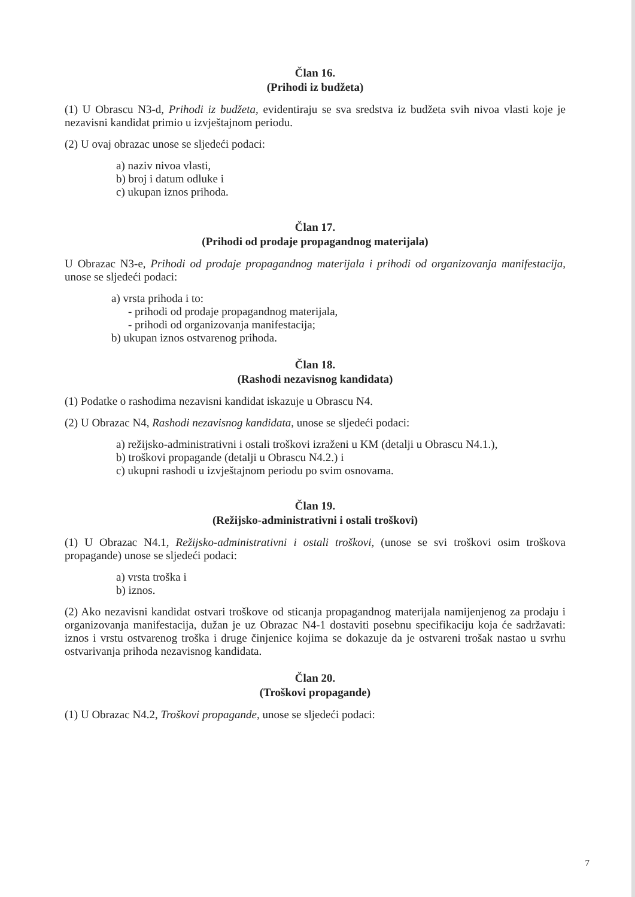Član 16.
(Prihodi iz budžeta)
(1) U Obrascu N3-d, Prihodi iz budžeta, evidentiraju se sva sredstva iz budžeta svih nivoa vlasti koje je nezavisni kandidat primio u izvještajnom periodu.
(2) U ovaj obrazac unose se sljedeći podaci:
a) naziv nivoa vlasti,
b) broj i datum odluke i
c) ukupan iznos prihoda.
Član 17.
(Prihodi od prodaje propagandnog materijala)
U Obrazac N3-e, Prihodi od prodaje propagandnog materijala i prihodi od organizovanja manifestacija, unose se sljedeći podaci:
a) vrsta prihoda i to:
- prihodi od prodaje propagandnog materijala,
- prihodi od organizovanja manifestacija;
b) ukupan iznos ostvarenog prihoda.
Član 18.
(Rashodi nezavisnog kandidata)
(1) Podatke o rashodima nezavisni kandidat iskazuje u Obrascu N4.
(2) U Obrazac N4, Rashodi nezavisnog kandidata, unose se sljedeći podaci:
a) režijsko-administrativni i ostali troškovi izraženi u KM (detalji u Obrascu N4.1.),
b) troškovi propagande (detalji u Obrascu N4.2.) i
c) ukupni rashodi u izvještajnom periodu po svim osnovama.
Član 19.
(Režijsko-administrativni i ostali troškovi)
(1) U Obrazac N4.1, Režijsko-administrativni i ostali troškovi, (unose se svi troškovi osim troškova propagande) unose se sljedeći podaci:
a) vrsta troška i
b) iznos.
(2) Ako nezavisni kandidat ostvari troškove od sticanja propagandnog materijala namijenjenog za prodaju i organizovanja manifestacija, dužan je uz Obrazac N4-1 dostaviti posebnu specifikaciju koja će sadržavati: iznos i vrstu ostvarenog troška i druge činjenice kojima se dokazuje da je ostvareni trošak nastao u svrhu ostvarivanja prihoda nezavisnog kandidata.
Član 20.
(Troškovi propagande)
(1) U Obrazac N4.2, Troškovi propagande, unose se sljedeći podaci:
7